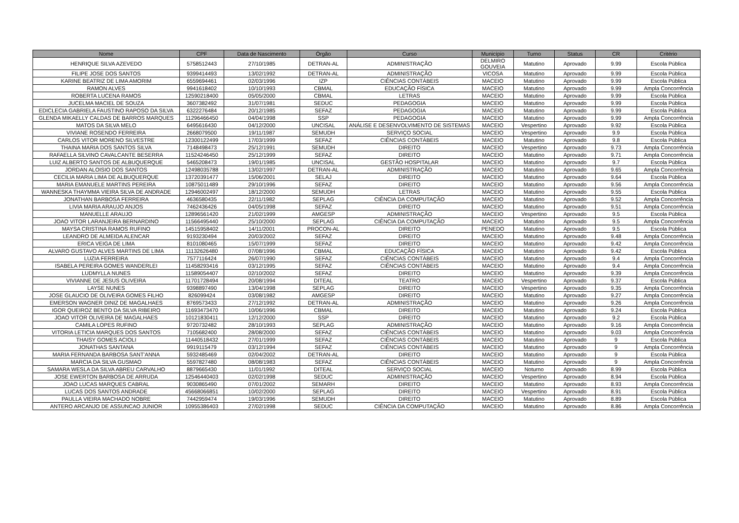| Nome | CPF | Data de Nascimento | Órgão | Curso | Município | Turno | Status | CR | Critério |
| --- | --- | --- | --- | --- | --- | --- | --- | --- | --- |
| HENRIQUE SILVA AZEVEDO | 5758512443 | 27/10/1985 | DETRAN-AL | ADMINISTRAÇÃO | DELMIRO GOUVEIA | Matutino | Aprovado | 9.99 | Escola Pública |
| FILIPE JOSE DOS SANTOS | 9399414493 | 13/02/1992 | DETRAN-AL | ADMINISTRAÇÃO | VICOSA | Matutino | Aprovado | 9.99 | Escola Pública |
| KARINE BEATRIZ DE LIMA AMORIM | 6559694461 | 02/03/1996 | IZP | CIÊNCIAS CONTÁBEIS | MACEIO | Matutino | Aprovado | 9.99 | Escola Pública |
| RAMON ALVES | 9941618402 | 10/10/1993 | CBMAL | EDUCAÇÃO FÍSICA | MACEIO | Matutino | Aprovado | 9.99 | Ampla Concorrência |
| ROBERTA LUCENA RAMOS | 12590218400 | 05/05/2000 | CBMAL | LETRAS | MACEIO | Matutino | Aprovado | 9.99 | Escola Pública |
| JUCELMA MACIEL DE SOUZA | 3607382492 | 31/07/1981 | SEDUC | PEDAGOGIA | MACEIO | Matutino | Aprovado | 9.99 | Escola Pública |
| EDICLECIA GABRIELA FAUSTINO RAPOSO DA SILVA | 6322276484 | 20/12/1985 | SEFAZ | PEDAGOGIA | MACEIO | Matutino | Aprovado | 9.99 | Escola Pública |
| GLENDA MIKAELLY CALDAS DE BARROS MARQUES | 11296466450 | 04/04/1998 | SSP | PEDAGOGIA | MACEIO | Matutino | Aprovado | 9.99 | Ampla Concorrência |
| MATOS DA SILVA MELO | 6495616430 | 04/12/2000 | UNCISAL | ANÁLISE E DESENVOLVIMENTO DE SISTEMAS | MACEIO | Vespertino | Aprovado | 9.92 | Escola Pública |
| VIVIANE ROSENDO FERREIRA | 2668079500 | 19/11/1987 | SEMUDH | SERVIÇO SOCIAL | MACEIO | Vespertino | Aprovado | 9.9 | Escola Pública |
| CARLOS VITOR MORENO SILVESTRE | 12300122499 | 17/03/1999 | SEFAZ | CIÊNCIAS CONTÁBEIS | MACEIO | Matutino | Aprovado | 9.8 | Escola Pública |
| THAINA MARIA DOS SANTOS SILVA | 7148498473 | 25/12/1991 | SEMUDH | DIREITO | MACEIO | Vespertino | Aprovado | 9.73 | Ampla Concorrência |
| RAFAELLA SILVINO CAVALCANTE BESERRA | 11524246450 | 25/12/1999 | SEFAZ | DIREITO | MACEIO | Matutino | Aprovado | 9.71 | Ampla Concorrência |
| LUIZ ALBERTO SANTOS DE ALBUQUERQUE | 5465208473 | 19/01/1985 | UNCISAL | GESTÃO HOSPITALAR | MACEIO | Matutino | Aprovado | 9.7 | Escola Pública |
| JORDAN ALOISIO DOS SANTOS | 12498035788 | 13/02/1997 | DETRAN-AL | ADMINISTRAÇÃO | MACEIO | Matutino | Aprovado | 9.65 | Ampla Concorrência |
| CECILIA MARIA LIMA DE ALBUQUERQUE | 13720391477 | 15/06/2001 | SELAJ | DIREITO | MACEIO | Matutino | Aprovado | 9.64 | Escola Pública |
| MARIA EMANUELE MARTINS PEREIRA | 10875011489 | 29/10/1996 | SEFAZ | DIREITO | MACEIO | Matutino | Aprovado | 9.56 | Ampla Concorrência |
| WANNESKA THAYMMA VIEIRA SILVA DE ANDRADE | 12946002497 | 18/12/2000 | SEMUDH | LETRAS | MACEIO | Matutino | Aprovado | 9.55 | Escola Pública |
| JONATHAN BARBOSA FERREIRA | 4636580435 | 22/11/1982 | SEPLAG | CIÊNCIA DA COMPUTAÇÃO | MACEIO | Matutino | Aprovado | 9.52 | Ampla Concorrência |
| LIVIA MARIA ARAUJO ANJOS | 7462436426 | 04/05/1998 | SEFAZ | DIREITO | MACEIO | Matutino | Aprovado | 9.51 | Ampla Concorrência |
| MANUELLE ARAUJO | 12896561420 | 21/02/1999 | AMGESP | ADMINISTRAÇÃO | MACEIO | Vespertino | Aprovado | 9.5 | Escola Pública |
| JOAO VITOR LARANJEIRA BERNARDINO | 11566495440 | 25/10/2000 | SEPLAG | CIÊNCIA DA COMPUTAÇÃO | MACEIO | Matutino | Aprovado | 9.5 | Ampla Concorrência |
| MAYSA CRISTINA RAMOS RUFINO | 14515958402 | 14/11/2001 | PROCON-AL | DIREITO | PENEDO | Matutino | Aprovado | 9.5 | Escola Pública |
| LEANDRO DE ALMEIDA ALENCAR | 9193230494 | 20/03/2002 | SEFAZ | DIREITO | MACEIO | Matutino | Aprovado | 9.48 | Ampla Concorrência |
| ERICA VEIGA DE LIMA | 8101080465 | 15/07/1999 | SEFAZ | DIREITO | MACEIO | Matutino | Aprovado | 9.42 | Ampla Concorrência |
| ALVARO GUSTAVO ALVES MARTINS DE LIMA | 11132626480 | 07/08/1996 | CBMAL | EDUCAÇÃO FÍSICA | MACEIO | Matutino | Aprovado | 9.42 | Escola Pública |
| LUZIA FERREIRA | 7577116424 | 26/07/1990 | SEFAZ | CIÊNCIAS CONTÁBEIS | MACEIO | Matutino | Aprovado | 9.4 | Ampla Concorrência |
| ISABELA PEREIRA GOMES WANDERLEI | 11458293416 | 03/12/1995 | SEFAZ | CIÊNCIAS CONTÁBEIS | MACEIO | Matutino | Aprovado | 9.4 | Ampla Concorrência |
| LUDMYLLA NUNES | 11589054407 | 02/10/2002 | SEFAZ | DIREITO | MACEIO | Matutino | Aprovado | 9.39 | Ampla Concorrência |
| VIVIANNE DE JESUS OLIVEIRA | 11701728494 | 20/08/1994 | DITEAL | TEATRO | MACEIO | Vespertino | Aprovado | 9.37 | Escola Pública |
| LAYSE NUNES | 9398897490 | 13/04/1998 | SEPLAG | DIREITO | MACEIO | Vespertino | Aprovado | 9.35 | Ampla Concorrência |
| JOSE GLAUCIO DE OLIVEIRA GOMES FILHO | 826099424 | 03/08/1982 | AMGESP | DIREITO | MACEIO | Matutino | Aprovado | 9.27 | Ampla Concorrência |
| EMERSON WAGNER DINIZ DE MAGALHAES | 8769573433 | 27/12/1992 | DETRAN-AL | ADMINISTRAÇÃO | MACEIO | Matutino | Aprovado | 9.26 | Ampla Concorrência |
| IGOR QUEIROZ BENTO DA SILVA RIBEIRO | 11693473470 | 10/06/1996 | CBMAL | DIREITO | MACEIO | Matutino | Aprovado | 9.24 | Escola Pública |
| JOAO VITOR OLIVEIRA DE MAGALHAES | 10121830411 | 12/12/2000 | SSP | DIREITO | MACEIO | Matutino | Aprovado | 9.2 | Escola Pública |
| CAMILA LOPES RUFINO | 9720732482 | 28/10/1993 | SEPLAG | ADMINISTRAÇÃO | MACEIO | Matutino | Aprovado | 9.16 | Ampla Concorrência |
| VITORIA LETICIA MARQUES DOS SANTOS | 7105682400 | 28/08/2000 | SEFAZ | CIÊNCIAS CONTÁBEIS | MACEIO | Matutino | Aprovado | 9.03 | Ampla Concorrência |
| THAISY GOMES ACIOLI | 11440518432 | 27/01/1999 | SEFAZ | CIÊNCIAS CONTÁBEIS | MACEIO | Matutino | Aprovado | 9 | Escola Pública |
| JONATHAS SANTANA | 9919115479 | 03/12/1994 | SEFAZ | CIÊNCIAS CONTÁBEIS | MACEIO | Matutino | Aprovado | 9 | Ampla Concorrência |
| MARIA FERNANDA BARBOSA SANT'ANNA | 5932485469 | 02/04/2002 | DETRAN-AL | DIREITO | MACEIO | Matutino | Aprovado | 9 | Escola Pública |
| MARCIA DA SILVA GUSMAO | 5597827480 | 08/08/1983 | SEFAZ | CIÊNCIAS CONTÁBEIS | MACEIO | Matutino | Aprovado | 9 | Ampla Concorrência |
| SAMARA WESLA DA SILVA ABREU CARVALHO | 8879665430 | 11/01/1992 | DITEAL | SERVIÇO SOCIAL | MACEIO | Noturno | Aprovado | 8.99 | Escola Pública |
| JOSE EWERTON BARBOSA DE ARRUDA | 12546440403 | 02/02/1998 | SEDUC | ADMINISTRAÇÃO | MACEIO | Vespertino | Aprovado | 8.94 | Escola Pública |
| JOAO LUCAS MARQUES CABRAL | 9030865490 | 07/01/2002 | SEMARH | DIREITO | MACEIO | Matutino | Aprovado | 8.93 | Ampla Concorrência |
| LUCAS DOS SANTOS ANDRADE | 45668066851 | 10/02/2000 | SEPLAG | DIREITO | MACEIO | Vespertino | Aprovado | 8.91 | Escola Pública |
| PAULLA VIEIRA MACHADO NOBRE | 7442959474 | 19/03/1996 | SEMUDH | DIREITO | MACEIO | Matutino | Aprovado | 8.89 | Escola Pública |
| ANTERO ARCANJO DE ASSUNCAO JUNIOR | 10955386403 | 27/02/1998 | SEDUC | CIÊNCIA DA COMPUTAÇÃO | MACEIO | Matutino | Aprovado | 8.86 | Ampla Concorrência |